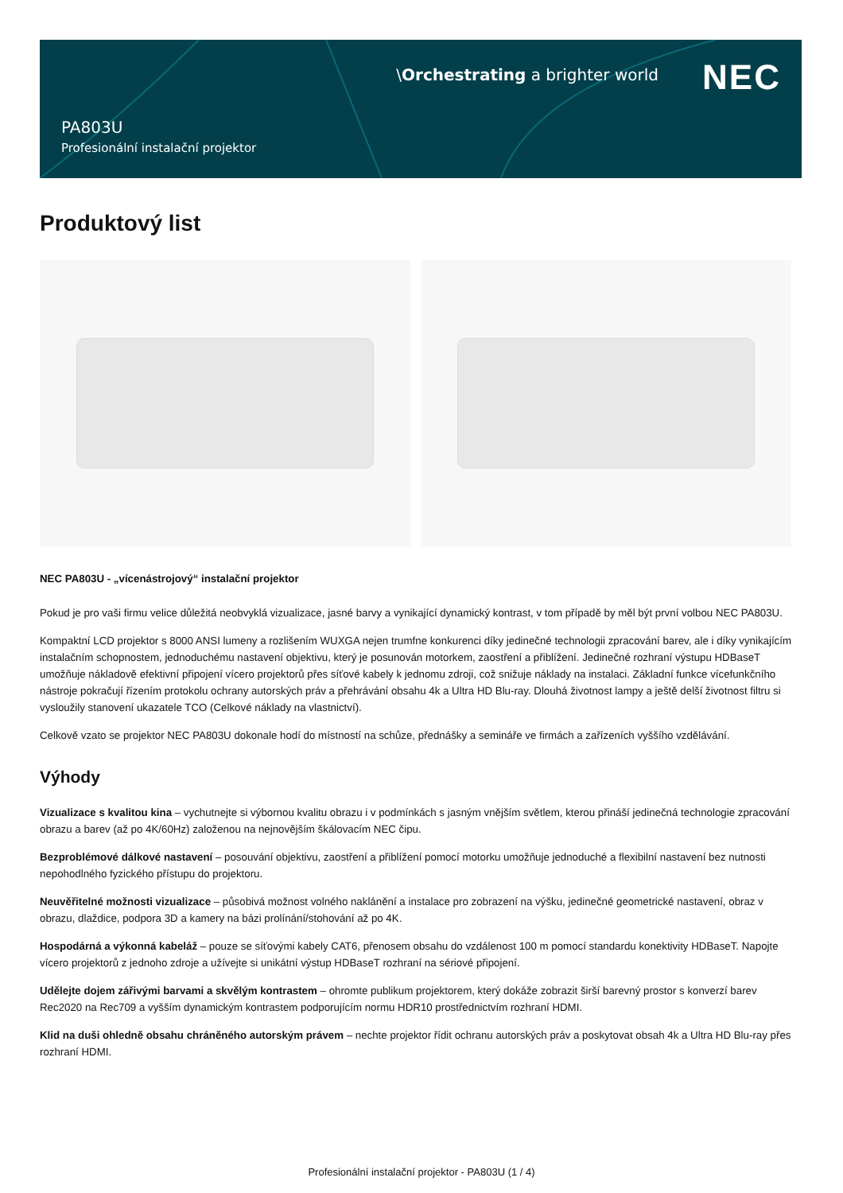\Orchestrating a brighter world
NEC
PA803U
Profesionální instalační projektor
Produktový list
NEC PA803U - „vícenástrojový“ instalační projektor
Pokud je pro vaši firmu velice důležitá neobvyklá vizualizace, jasné barvy a vynikající dynamický kontrast, v tom případě by měl být první volbou NEC PA803U.
Kompaktní LCD projektor s 8000 ANSI lumeny a rozlišením WUXGA nejen trumfne konkurenci díky jedinečné technologii zpracování barev, ale i díky vynikajícím instalačním schopnostem, jednoduchému nastavení objektivu, který je posunován motorkem, zaostření a přiblížení. Jedinečné rozhraní výstupu HDBaseT umožňuje nákladově efektivní připojení vícero projektorů přes síťové kabely k jednomu zdroji, což snižuje náklady na instalaci. Základní funkce vícefunkčního nástroje pokračují řízením protokolu ochrany autorských práv a přehrávání obsahu 4k a Ultra HD Blu-ray. Dlouhá životnost lampy a ještě delší životnost filtru si vysloužily stanovení ukazatele TCO (Celkové náklady na vlastnictví).
Celkově vzato se projektor NEC PA803U dokonale hodí do místností na schůze, přednášky a semináře ve firmách a zařízeních vyššího vzdělávání.
Výhody
Vizualizace s kvalitou kina – vychutnejte si výbornou kvalitu obrazu i v podmínkách s jasným vnějším světlem, kterou přináší jedinečná technologie zpracování obrazu a barev (až po 4K/60Hz) založenou na nejnovějším škálovacím NEC čipu.
Bezproblémové dálkové nastavení – posouvání objektivu, zaostření a přiblížení pomocí motorku umožňuje jednoduché a flexibilní nastavení bez nutnosti nepohodlného fyzického přístupu do projektoru.
Neuvěřitelné možnosti vizualizace – působivá možnost volného naklánění a instalace pro zobrazení na výšku, jedinečné geometrické nastavení, obraz v obrazu, dlaždice, podpora 3D a kamery na bázi prolínání/stohování až po 4K.
Hospodárná a výkonná kabeláž – pouze se síťovými kabely CAT6, přenosem obsahu do vzdálenost 100 m pomocí standardu konektivity HDBaseT. Napojte vícero projektorů z jednoho zdroje a užívejte si unikátní výstup HDBaseT rozhraní na sériové připojení.
Udělejte dojem zářivými barvami a skvělým kontrastem – ohromte publikum projektorem, který dokáže zobrazit širší barevný prostor s konverzí barev Rec2020 na Rec709 a vyšším dynamickým kontrastem podporujícím normu HDR10 prostřednictvím rozhraní HDMI.
Klid na duši ohledně obsahu chráněného autorským právem – nechte projektor řídit ochranu autorských práv a poskytovat obsah 4k a Ultra HD Blu-ray přes rozhraní HDMI.
Profesionální instalační projektor - PA803U (1 / 4)